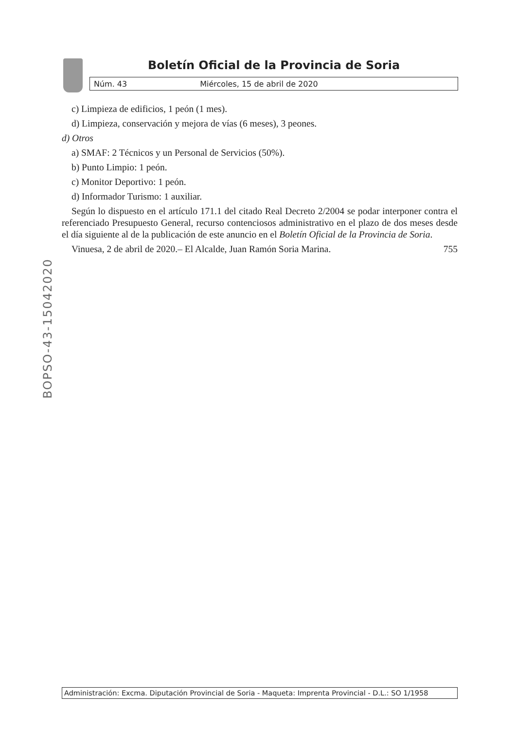Boletín Oficial de la Provincia de Soria
Núm. 43 Miércoles, 15 de abril de 2020
BOPSO-43-15042020
c) Limpieza de edificios, 1 peón (1 mes).
d) Limpieza, conservación y mejora de vías (6 meses), 3 peones.
d) Otros
a) SMAF: 2 Técnicos y un Personal de Servicios (50%).
b) Punto Limpio: 1 peón.
c) Monitor Deportivo: 1 peón.
d) Informador Turismo: 1 auxiliar.
Según lo dispuesto en el artículo 171.1 del citado Real Decreto 2/2004 se podar interponer contra el referenciado Presupuesto General, recurso contenciosos administrativo en el plazo de dos meses desde el día siguiente al de la publicación de este anuncio en el Boletín Oficial de la Provincia de Soria.
Vinuesa, 2 de abril de 2020.– El Alcalde, Juan Ramón Soria Marina. 755
Administración: Excma. Diputación Provincial de Soria - Maqueta: Imprenta Provincial - D.L.: SO 1/1958